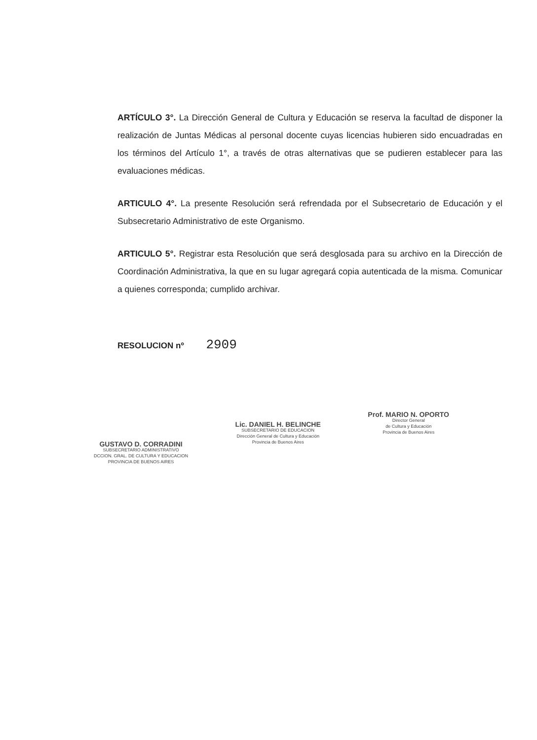ARTÍCULO 3°. La Dirección General de Cultura y Educación se reserva la facultad de disponer la realización de Juntas Médicas al personal docente cuyas licencias hubieren sido encuadradas en los términos del Artículo 1°, a través de otras alternativas que se pudieren establecer para las evaluaciones médicas.
ARTICULO 4°. La presente Resolución será refrendada por el Subsecretario de Educación y el Subsecretario Administrativo de este Organismo.
ARTICULO 5°. Registrar esta Resolución que será desglosada para su archivo en la Dirección de Coordinación Administrativa, la que en su lugar agregará copia autenticada de la misma. Comunicar a quienes corresponda; cumplido archivar.
RESOLUCION nº 2909
GUSTAVO D. CORRADINI
SUBSECRETARIO ADMINISTRATIVO
DCCION. GRAL. DE CULTURA Y EDUCACION
PROVINCIA DE BUENOS AIRES
Lic. DANIEL H. BELINCHE
SUBSECRETARIO DE EDUCACION
Dirección General de Cultura y Educación
Provincia de Buenos Aires
Prof. MARIO N. OPORTO
Director General
de Cultura y Educación
Provincia de Buenos Aires